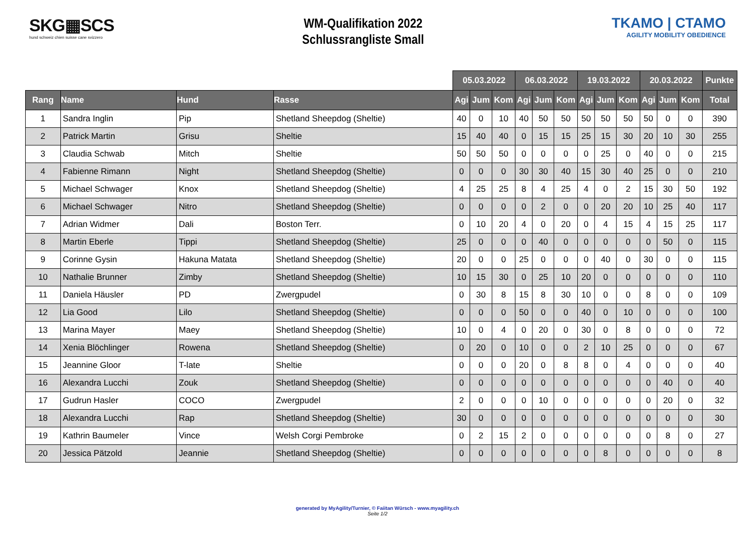SKG▦SCS
hund schweiz chien suisse cane svizzero
WM-Qualifikation 2022
Schlussrangliste Small
TKAMO | CTAMO
AGILITY MOBILITY OBEDIENCE
| | | | | 05.03.2022 | | | 06.03.2022 | | | 19.03.2022 | | | 20.03.2022 | | | Punkte |
| --- | --- | --- | --- | --- | --- | --- | --- | --- | --- | --- | --- | --- | --- | --- | --- | --- |
| Rang | Name | Hund | Rasse | Agi | Jum | Kom | Agi | Jum | Kom | Agi | Jum | Kom | Agi | Jum | Kom | Total |
| 1 | Sandra Inglin | Pip | Shetland Sheepdog (Sheltie) | 40 | 0 | 10 | 40 | 50 | 50 | 50 | 50 | 50 | 50 | 0 | 0 | 390 |
| 2 | Patrick Martin | Grisu | Sheltie | 15 | 40 | 40 | 0 | 15 | 15 | 25 | 15 | 30 | 20 | 10 | 30 | 255 |
| 3 | Claudia Schwab | Mitch | Sheltie | 50 | 50 | 50 | 0 | 0 | 0 | 0 | 25 | 0 | 40 | 0 | 0 | 215 |
| 4 | Fabienne Rimann | Night | Shetland Sheepdog (Sheltie) | 0 | 0 | 0 | 30 | 30 | 40 | 15 | 30 | 40 | 25 | 0 | 0 | 210 |
| 5 | Michael Schwager | Knox | Shetland Sheepdog (Sheltie) | 4 | 25 | 25 | 8 | 4 | 25 | 4 | 0 | 2 | 15 | 30 | 50 | 192 |
| 6 | Michael Schwager | Nitro | Shetland Sheepdog (Sheltie) | 0 | 0 | 0 | 0 | 2 | 0 | 0 | 20 | 20 | 10 | 25 | 40 | 117 |
| 7 | Adrian Widmer | Dali | Boston Terr. | 0 | 10 | 20 | 4 | 0 | 20 | 0 | 4 | 15 | 4 | 15 | 25 | 117 |
| 8 | Martin Eberle | Tippi | Shetland Sheepdog (Sheltie) | 25 | 0 | 0 | 0 | 40 | 0 | 0 | 0 | 0 | 0 | 50 | 0 | 115 |
| 9 | Corinne Gysin | Hakuna Matata | Shetland Sheepdog (Sheltie) | 20 | 0 | 0 | 25 | 0 | 0 | 0 | 40 | 0 | 30 | 0 | 0 | 115 |
| 10 | Nathalie Brunner | Zimby | Shetland Sheepdog (Sheltie) | 10 | 15 | 30 | 0 | 25 | 10 | 20 | 0 | 0 | 0 | 0 | 0 | 110 |
| 11 | Daniela Häusler | PD | Zwergpudel | 0 | 30 | 8 | 15 | 8 | 30 | 10 | 0 | 0 | 8 | 0 | 0 | 109 |
| 12 | Lia Good | Lilo | Shetland Sheepdog (Sheltie) | 0 | 0 | 0 | 50 | 0 | 0 | 40 | 0 | 10 | 0 | 0 | 0 | 100 |
| 13 | Marina Mayer | Maey | Shetland Sheepdog (Sheltie) | 10 | 0 | 4 | 0 | 20 | 0 | 30 | 0 | 8 | 0 | 0 | 0 | 72 |
| 14 | Xenia Blöchlinger | Rowena | Shetland Sheepdog (Sheltie) | 0 | 20 | 0 | 10 | 0 | 0 | 2 | 10 | 25 | 0 | 0 | 0 | 67 |
| 15 | Jeannine Gloor | T-late | Sheltie | 0 | 0 | 0 | 20 | 0 | 8 | 8 | 0 | 4 | 0 | 0 | 0 | 40 |
| 16 | Alexandra Lucchi | Zouk | Shetland Sheepdog (Sheltie) | 0 | 0 | 0 | 0 | 0 | 0 | 0 | 0 | 0 | 0 | 40 | 0 | 40 |
| 17 | Gudrun Hasler | COCO | Zwergpudel | 2 | 0 | 0 | 0 | 10 | 0 | 0 | 0 | 0 | 0 | 20 | 0 | 32 |
| 18 | Alexandra Lucchi | Rap | Shetland Sheepdog (Sheltie) | 30 | 0 | 0 | 0 | 0 | 0 | 0 | 0 | 0 | 0 | 0 | 0 | 30 |
| 19 | Kathrin Baumeler | Vince | Welsh Corgi Pembroke | 0 | 2 | 15 | 2 | 0 | 0 | 0 | 0 | 0 | 0 | 8 | 0 | 27 |
| 20 | Jessica Pätzold | Jeannie | Shetland Sheepdog (Sheltie) | 0 | 0 | 0 | 0 | 0 | 0 | 0 | 8 | 0 | 0 | 0 | 0 | 8 |
generated by MyAgility/Turnier, © Faiitan Würsch - www.myagility.ch
Seite 1/2